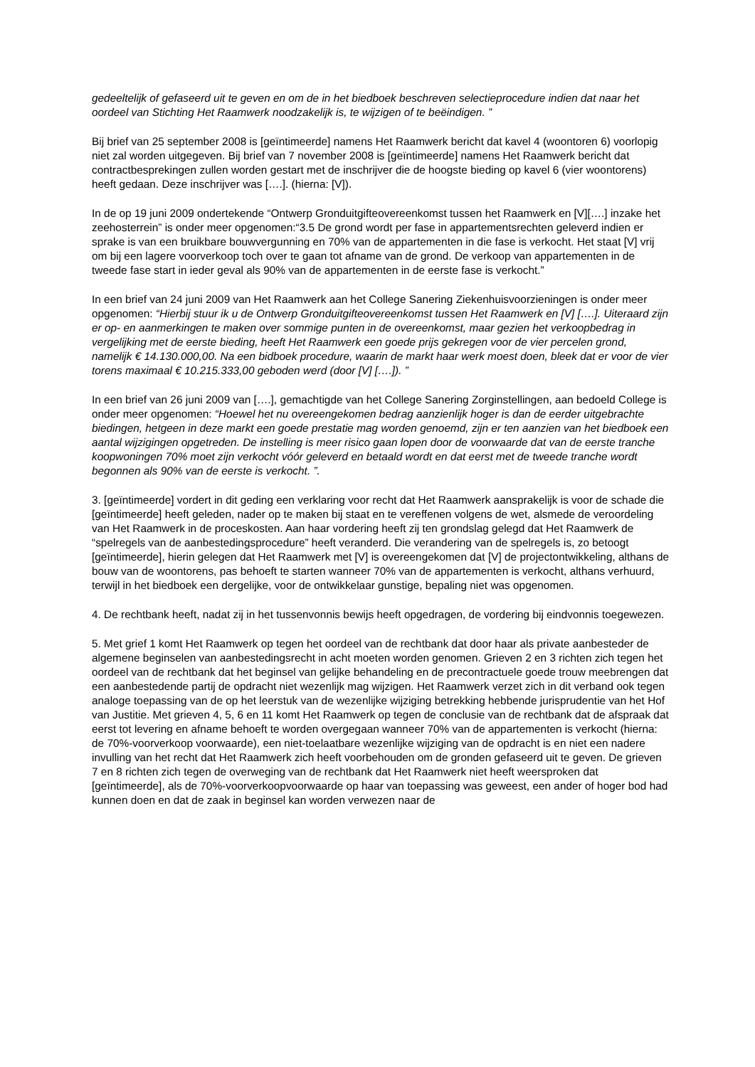gedeeltelijk of gefaseerd uit te geven en om de in het biedboek beschreven selectieprocedure indien dat naar het oordeel van Stichting Het Raamwerk noodzakelijk is, te wijzigen of te beëindigen. ”
Bij brief van 25 september 2008 is [geïntimeerde] namens Het Raamwerk bericht dat kavel 4 (woontoren 6) voorlopig niet zal worden uitgegeven. Bij brief van 7 november 2008 is [geïntimeerde] namens Het Raamwerk bericht dat contractbesprekingen zullen worden gestart met de inschrijver die de hoogste bieding op kavel 6 (vier woontorens) heeft gedaan. Deze inschrijver was [….]. (hierna: [V]).
In de op 19 juni 2009 ondertekende “Ontwerp Gronduitgifteovereenkomst tussen het Raamwerk en [V][….] inzake het zeehosterrein” is onder meer opgenomen:“3.5 De grond wordt per fase in appartementsrechten geleverd indien er sprake is van een bruikbare bouwvergunning en 70% van de appartementen in die fase is verkocht. Het staat [V] vrij om bij een lagere voorverkoop toch over te gaan tot afname van de grond. De verkoop van appartementen in de tweede fase start in ieder geval als 90% van de appartementen in de eerste fase is verkocht.”
In een brief van 24 juni 2009 van Het Raamwerk aan het College Sanering Ziekenhuisvoorzieningen is onder meer opgenomen: “Hierbij stuur ik u de Ontwerp Gronduitgifteovereenkomst tussen Het Raamwerk en [V] [….]. Uiteraard zijn er op- en aanmerkingen te maken over sommige punten in de overeenkomst, maar gezien het verkoopbedrag in vergelijking met de eerste bieding, heeft Het Raamwerk een goede prijs gekregen voor de vier percelen grond, namelijk € 14.130.000,00. Na een bidboek procedure, waarin de markt haar werk moest doen, bleek dat er voor de vier torens maximaal € 10.215.333,00 geboden werd (door [V] [….]). ”
In een brief van 26 juni 2009 van [….], gemachtigde van het College Sanering Zorginstellingen, aan bedoeld College is onder meer opgenomen: “Hoewel het nu overeengekomen bedrag aanzienlijk hoger is dan de eerder uitgebrachte biedingen, hetgeen in deze markt een goede prestatie mag worden genoemd, zijn er ten aanzien van het biedboek een aantal wijzigingen opgetreden. De instelling is meer risico gaan lopen door de voorwaarde dat van de eerste tranche koopwoningen 70% moet zijn verkocht vóór geleverd en betaald wordt en dat eerst met de tweede tranche wordt begonnen als 90% van de eerste is verkocht. ”.
3. [geïntimeerde] vordert in dit geding een verklaring voor recht dat Het Raamwerk aansprakelijk is voor de schade die [geïntimeerde] heeft geleden, nader op te maken bij staat en te vereffenen volgens de wet, alsmede de veroordeling van Het Raamwerk in de proceskosten. Aan haar vordering heeft zij ten grondslag gelegd dat Het Raamwerk de “spelregels van de aanbestedingsprocedure” heeft veranderd. Die verandering van de spelregels is, zo betoogt [geïntimeerde], hierin gelegen dat Het Raamwerk met [V] is overeengekomen dat [V] de projectontwikkeling, althans de bouw van de woontorens, pas behoeft te starten wanneer 70% van de appartementen is verkocht, althans verhuurd, terwijl in het biedboek een dergelijke, voor de ontwikkelaar gunstige, bepaling niet was opgenomen.
4. De rechtbank heeft, nadat zij in het tussenvonnis bewijs heeft opgedragen, de vordering bij eindvonnis toegewezen.
5. Met grief 1 komt Het Raamwerk op tegen het oordeel van de rechtbank dat door haar als private aanbesteder de algemene beginselen van aanbestedingsrecht in acht moeten worden genomen. Grieven 2 en 3 richten zich tegen het oordeel van de rechtbank dat het beginsel van gelijke behandeling en de precontractuele goede trouw meebrengen dat een aanbestedende partij de opdracht niet wezenlijk mag wijzigen. Het Raamwerk verzet zich in dit verband ook tegen analoge toepassing van de op het leerstuk van de wezenlijke wijziging betrekking hebbende jurisprudentie van het Hof van Justitie. Met grieven 4, 5, 6 en 11 komt Het Raamwerk op tegen de conclusie van de rechtbank dat de afspraak dat eerst tot levering en afname behoeft te worden overgegaan wanneer 70% van de appartementen is verkocht (hierna: de 70%-voorverkoop voorwaarde), een niet-toelaatbare wezenlijke wijziging van de opdracht is en niet een nadere invulling van het recht dat Het Raamwerk zich heeft voorbehouden om de gronden gefaseerd uit te geven. De grieven 7 en 8 richten zich tegen de overweging van de rechtbank dat Het Raamwerk niet heeft weersproken dat [geïntimeerde], als de 70%-voorverkoopvoorwaarde op haar van toepassing was geweest, een ander of hoger bod had kunnen doen en dat de zaak in beginsel kan worden verwezen naar de